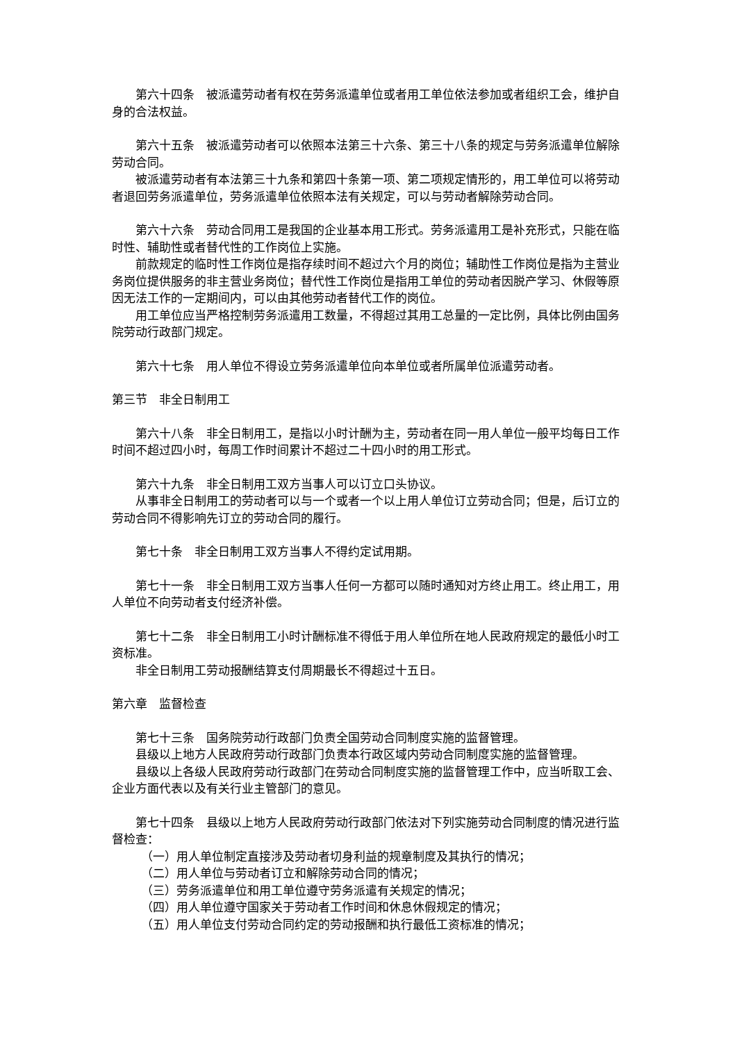第六十四条　被派遣劳动者有权在劳务派遣单位或者用工单位依法参加或者组织工会，维护自身的合法权益。
第六十五条　被派遣劳动者可以依照本法第三十六条、第三十八条的规定与劳务派遣单位解除劳动合同。
被派遣劳动者有本法第三十九条和第四十条第一项、第二项规定情形的，用工单位可以将劳动者退回劳务派遣单位，劳务派遣单位依照本法有关规定，可以与劳动者解除劳动合同。
第六十六条　劳动合同用工是我国的企业基本用工形式。劳务派遣用工是补充形式，只能在临时性、辅助性或者替代性的工作岗位上实施。
前款规定的临时性工作岗位是指存续时间不超过六个月的岗位；辅助性工作岗位是指为主营业务岗位提供服务的非主营业务岗位；替代性工作岗位是指用工单位的劳动者因脱产学习、休假等原因无法工作的一定期间内，可以由其他劳动者替代工作的岗位。
用工单位应当严格控制劳务派遣用工数量，不得超过其用工总量的一定比例，具体比例由国务院劳动行政部门规定。
第六十七条　用人单位不得设立劳务派遣单位向本单位或者所属单位派遣劳动者。
第三节　非全日制用工
第六十八条　非全日制用工，是指以小时计酬为主，劳动者在同一用人单位一般平均每日工作时间不超过四小时，每周工作时间累计不超过二十四小时的用工形式。
第六十九条　非全日制用工双方当事人可以订立口头协议。
从事非全日制用工的劳动者可以与一个或者一个以上用人单位订立劳动合同；但是，后订立的劳动合同不得影响先订立的劳动合同的履行。
第七十条　非全日制用工双方当事人不得约定试用期。
第七十一条　非全日制用工双方当事人任何一方都可以随时通知对方终止用工。终止用工，用人单位不向劳动者支付经济补偿。
第七十二条　非全日制用工小时计酬标准不得低于用人单位所在地人民政府规定的最低小时工资标准。
非全日制用工劳动报酬结算支付周期最长不得超过十五日。
第六章　监督检查
第七十三条　国务院劳动行政部门负责全国劳动合同制度实施的监督管理。
县级以上地方人民政府劳动行政部门负责本行政区域内劳动合同制度实施的监督管理。
县级以上各级人民政府劳动行政部门在劳动合同制度实施的监督管理工作中，应当听取工会、企业方面代表以及有关行业主管部门的意见。
第七十四条　县级以上地方人民政府劳动行政部门依法对下列实施劳动合同制度的情况进行监督检查：
（一）用人单位制定直接涉及劳动者切身利益的规章制度及其执行的情况；
（二）用人单位与劳动者订立和解除劳动合同的情况；
（三）劳务派遣单位和用工单位遵守劳务派遣有关规定的情况；
（四）用人单位遵守国家关于劳动者工作时间和休息休假规定的情况；
（五）用人单位支付劳动合同约定的劳动报酬和执行最低工资标准的情况；